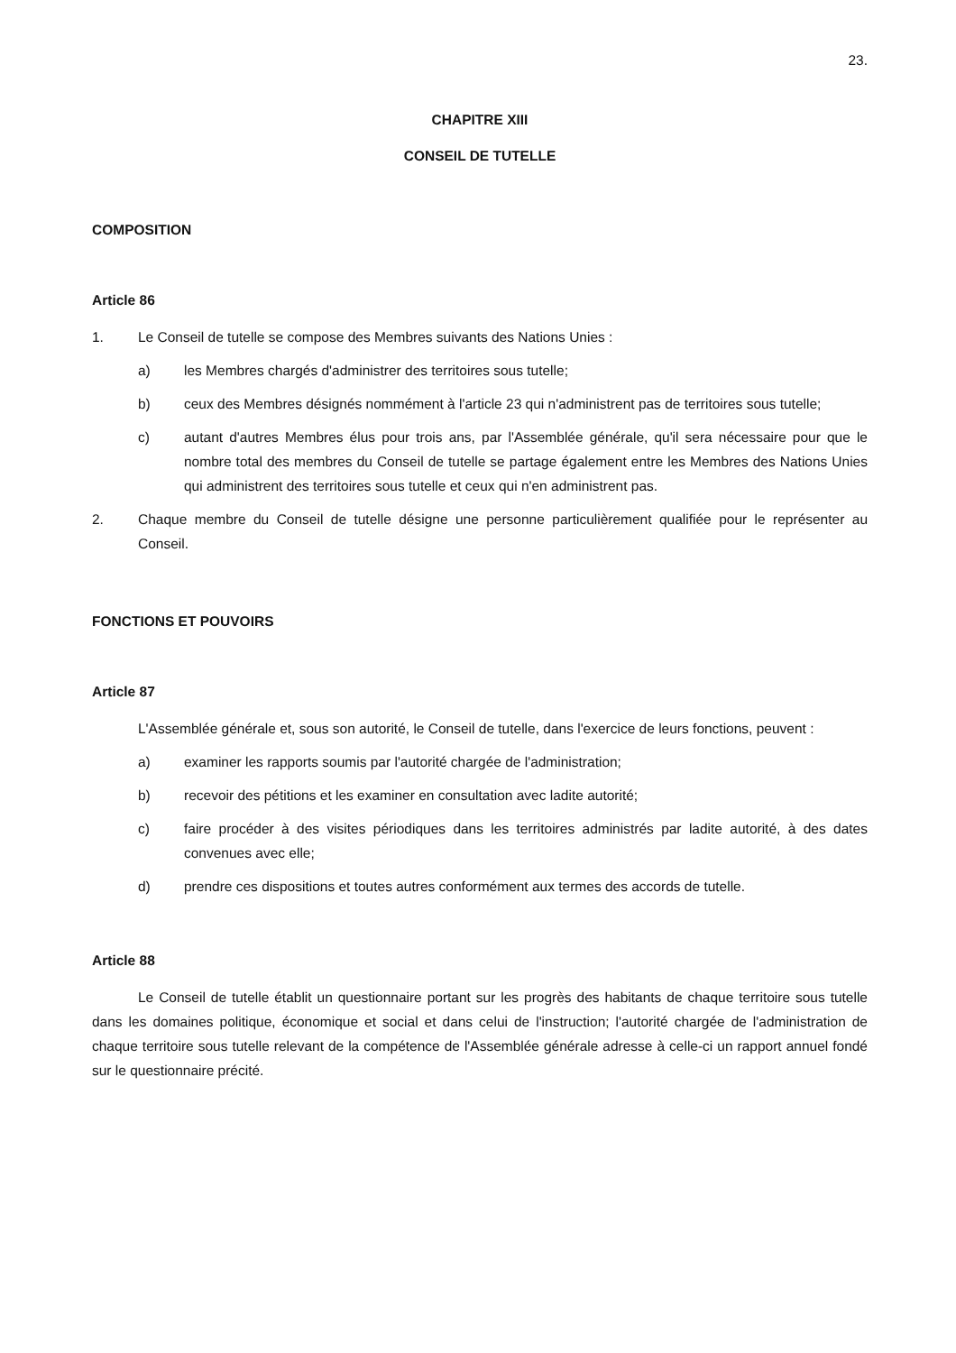23.
CHAPITRE XIII
CONSEIL DE TUTELLE
COMPOSITION
Article 86
1. Le Conseil de tutelle se compose des Membres suivants des Nations Unies :
a) les Membres chargés d'administrer des territoires sous tutelle;
b) ceux des Membres désignés nommément à l'article 23 qui n'administrent pas de territoires sous tutelle;
c) autant d'autres Membres élus pour trois ans, par l'Assemblée générale, qu'il sera nécessaire pour que le nombre total des membres du Conseil de tutelle se partage également entre les Membres des Nations Unies qui administrent des territoires sous tutelle et ceux qui n'en administrent pas.
2. Chaque membre du Conseil de tutelle désigne une personne particulièrement qualifiée pour le représenter au Conseil.
FONCTIONS ET POUVOIRS
Article 87
L'Assemblée générale et, sous son autorité, le Conseil de tutelle, dans l'exercice de leurs fonctions, peuvent :
a) examiner les rapports soumis par l'autorité chargée de l'administration;
b) recevoir des pétitions et les examiner en consultation avec ladite autorité;
c) faire procéder à des visites périodiques dans les territoires administrés par ladite autorité, à des dates convenues avec elle;
d) prendre ces dispositions et toutes autres conformément aux termes des accords de tutelle.
Article 88
Le Conseil de tutelle établit un questionnaire portant sur les progrès des habitants de chaque territoire sous tutelle dans les domaines politique, économique et social et dans celui de l'instruction; l'autorité chargée de l'administration de chaque territoire sous tutelle relevant de la compétence de l'Assemblée générale adresse à celle-ci un rapport annuel fondé sur le questionnaire précité.